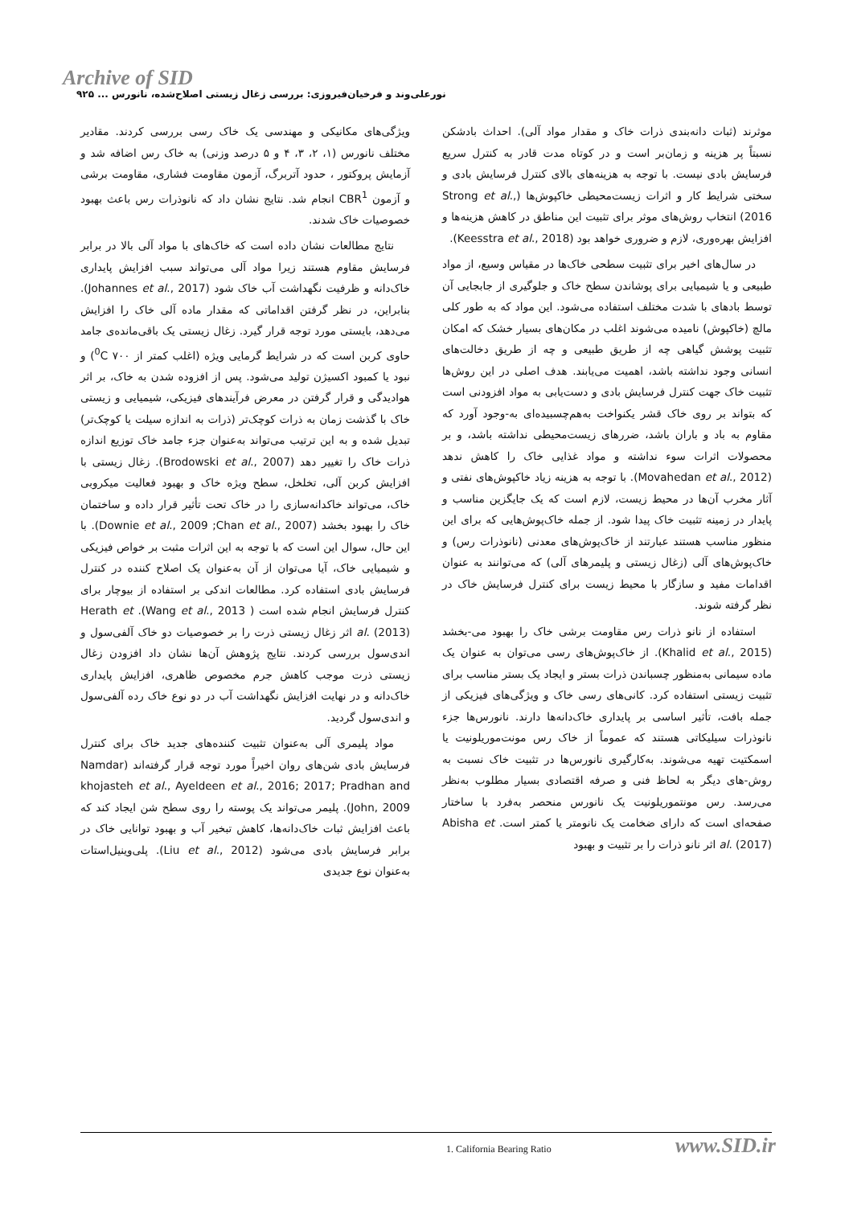Archive of SID
نورعلی‌وند و فرخیان‌فیروزی: بررسی زغال زیستی اصلاح‌شده، نانورس ... ۹۲۵
موثرند (ثبات دانه‌بندی ذرات خاک و مقدار مواد آلی). احداث بادشکن نسبتاً پر هزینه و زمان‌بر است و در کوتاه مدت قادر به کنترل سریع فرسایش بادی نیست. با توجه به هزینه‌های بالای کنترل فرسایش بادی و سختی شرایط کار و اثرات زیست‌محیطی خاکپوش‌ها (Strong et al., 2016) انتخاب روش‌های موثر برای تثبیت این مناطق در کاهش هزینه‌ها و افزایش بهره‌وری، لازم و ضروری خواهد بود (Keesstra et al., 2018).
در سال‌های اخیر برای تثبیت سطحی خاک‌ها در مقیاس وسیع، از مواد طبیعی و یا شیمیایی برای پوشاندن سطح خاک و جلوگیری از جابجایی آن توسط بادهای با شدت مختلف استفاده می‌شود. این مواد که به طور کلی مالچ (خاکپوش) نامیده می‌شوند اغلب در مکان‌های بسیار خشک که امکان تثبیت پوشش گیاهی چه از طریق طبیعی و چه از طریق دخالت‌های انسانی وجود نداشته باشد، اهمیت می‌یابند. هدف اصلی در این روش‌ها تثبیت خاک جهت کنترل فرسایش بادی و دست‌یابی به مواد افزودنی است که بتواند بر روی خاک قشر یکنواخت به‌هم‌چسبیده‌ای به-وجود آورد که مقاوم به باد و باران باشد، ضررهای زیست‌محیطی نداشته باشد، و بر محصولات اثرات سوء نداشته و مواد غذایی خاک را کاهش ندهد (Movahedan et al., 2012). با توجه به هزینه زیاد خاکپوش‌های نفتی و آثار مخرب آن‌ها در محیط زیست، لازم است که یک جایگزین مناسب و پایدار در زمینه تثبیت خاک پیدا شود. از جمله خاک‌پوش‌هایی که برای این منظور مناسب هستند عبارتند از خاک‌پوش‌های معدنی (نانوذرات رس) و خاک‌پوش‌های آلی (زغال زیستی و پلیمرهای آلی) که می‌توانند به عنوان اقدامات مفید و سازگار با محیط زیست برای کنترل فرسایش خاک در نظر گرفته شوند.
استفاده از نانو ذرات رس مقاومت برشی خاک را بهبود می-بخشد (Khalid et al., 2015). از خاک‌پوش‌های رسی می‌توان به عنوان یک ماده سیمانی به‌منظور چسباندن ذرات بستر و ایجاد یک بستر مناسب برای تثبیت زیستی استفاده کرد. کانی‌های رسی خاک و ویژگی‌های فیزیکی از جمله بافت، تأثیر اساسی بر پایداری خاک‌دانه‌ها دارند. نانورس‌ها جزء نانوذرات سیلیکاتی هستند که عموماً از خاک رس مونت‌موریلونیت یا اسمکتیت تهیه می‌شوند. به‌کارگیری نانورس‌ها در تثبیت خاک نسبت به روش-های دیگر به لحاظ فنی و صرفه اقتصادی بسیار مطلوب به‌نظر می‌رسد. رس مونتموریلونیت یک نانورس منحصر به‌فرد با ساختار صفحه‌ای است که دارای ضخامت یک نانومتر یا کمتر است. Abisha et al. (2017) اثر نانو ذرات را بر تثبیت و بهبود
ویژگی‌های مکانیکی و مهندسی یک خاک رسی بررسی کردند. مقادیر مختلف نانورس (۱، ۲، ۳، ۴ و ۵ درصد وزنی) به خاک رس اضافه شد و آزمایش پروکتور ، حدود آتربرگ، آزمون مقاومت فشاری، مقاومت برشی و آزمون CBR<sup>1</sup> انجام شد. نتایج نشان داد که نانوذرات رس باعث بهبود خصوصیات خاک شدند.
نتایج مطالعات نشان داده است که خاک‌های با مواد آلی بالا در برابر فرسایش مقاوم هستند زیرا مواد آلی می‌تواند سبب افزایش پایداری خاک‌دانه و ظرفیت نگهداشت آب خاک شود (Johannes et al., 2017). بنابراین، در نظر گرفتن اقداماتی که مقدار ماده آلی خاک را افزایش می‌دهد، بایستی مورد توجه قرار گیرد. زغال زیستی یک باقی‌مانده‌ی جامد حاوی کربن است که در شرایط گرمایی ویژه (اغلب کمتر از <sup>0</sup>C ۷۰۰) و نبود یا کمبود اکسیژن تولید می‌شود. پس از افزوده شدن به خاک، بر اثر هوادیدگی و قرار گرفتن در معرض فرآیندهای فیزیکی، شیمیایی و زیستی خاک با گذشت زمان به ذرات کوچک‌تر (ذرات به اندازه سیلت یا کوچک‌تر) تبدیل شده و به این ترتیب می‌تواند به‌عنوان جزء جامد خاک توزیع اندازه ذرات خاک را تغییر دهد (Brodowski et al., 2007). زغال زیستی با افزایش کربن آلی، تخلخل، سطح ویژه خاک و بهبود فعالیت میکروبی خاک، می‌تواند خاکدانه‌سازی را در خاک تحت تأثیر قرار داده و ساختمان خاک را بهبود بخشد (Downie et al., 2009 ;Chan et al., 2007). با این حال، سوال این است که با توجه به این اثرات مثبت بر خواص فیزیکی و شیمیایی خاک، آیا می‌توان از آن به‌عنوان یک اصلاح کننده در کنترل فرسایش بادی استفاده کرد. مطالعات اندکی بر استفاده از بیوچار برای کنترل فرسایش انجام شده است ( Wang et al., 2013). Herath et al. (2013) اثر زغال زیستی ذرت را بر خصوصیات دو خاک آلفی‌سول و اندی‌سول بررسی کردند. نتایج پژوهش آن‌ها نشان داد افزودن زغال زیستی ذرت موجب کاهش جرم مخصوص ظاهری، افزایش پایداری خاک‌دانه و در نهایت افزایش نگهداشت آب در دو نوع خاک رده آلفی‌سول و اندی‌سول گردید.
مواد پلیمری آلی به‌عنوان تثبیت کننده‌های جدید خاک برای کنترل فرسایش بادی شن‌های روان اخیراً مورد توجه قرار گرفته‌اند (Namdar khojasteh et al., Ayeldeen et al., 2016; 2017; Pradhan and John, 2009). پلیمر می‌تواند یک پوسته را روی سطح شن ایجاد کند که باعث افزایش ثبات خاک‌دانه‌ها، کاهش تبخیر آب و بهبود توانایی خاک در برابر فرسایش بادی می‌شود (Liu et al., 2012). پلی‌وینیل‌استات به‌عنوان نوع جدیدی
1. California Bearing Ratio www.SID.ir